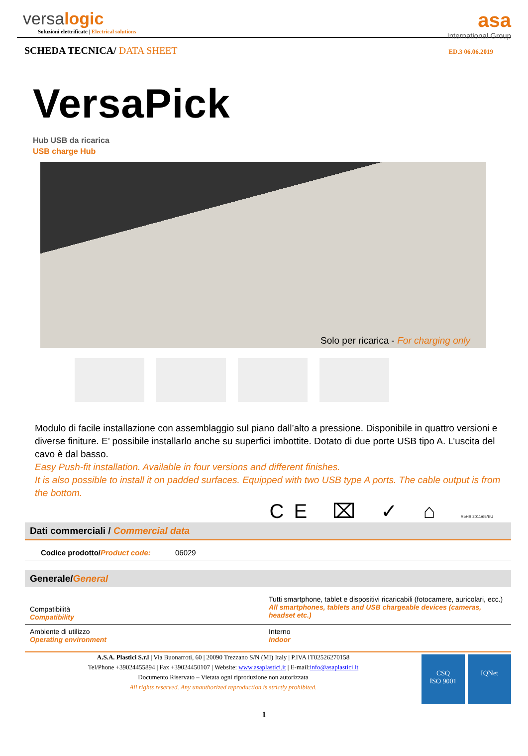versalogic
Soluzioni elettrificate | Electrical solutions
asa
International Group
SCHEDA TECNICA/ DATA SHEET
ED.3 06.06.2019
VersaPick
Hub USB da ricarica
USB charge Hub
Solo per ricarica - For charging only
Modulo di facile installazione con assemblaggio sul piano dall’alto a pressione. Disponibile in quattro versioni e diverse finiture. E’ possibile installarlo anche su superfici imbottite. Dotato di due porte USB tipo A. L’uscita del cavo è dal basso.
Easy Push-fit installation. Available in four versions and different finishes.
It is also possible to install it on padded surfaces. Equipped with two USB type A ports. The cable output is from the bottom.
CE ⌧ ✓ ⌂ RoHS 2011/65/EU
Dati commerciali / Commercial data
| Codice prodotto/ Product code: | 06029 |
Generale/General
| Compatibilità Compatibility | Tutti smartphone, tablet e dispositivi ricaricabili (fotocamere, auricolari, ecc.) All smartphones, tablets and USB chargeable devices (cameras, headset etc.) |
| Ambiente di utilizzo Operating environment | Interno Indoor |
A.S.A. Plastici S.r.l | Via Buonarroti, 60 | 20090 Trezzano S/N (MI) Italy | P.IVA IT02526270158
Tel/Phone +39024455894 | Fax +39024450107 | Website: www.asaplastici.it | E-mail:info@asaplastici.it
Documento Riservato – Vietata ogni riproduzione non autorizzata
All rights reserved. Any unauthorized reproduction is strictly prohibited.
CSQ
ISO 9001
IQNet
1